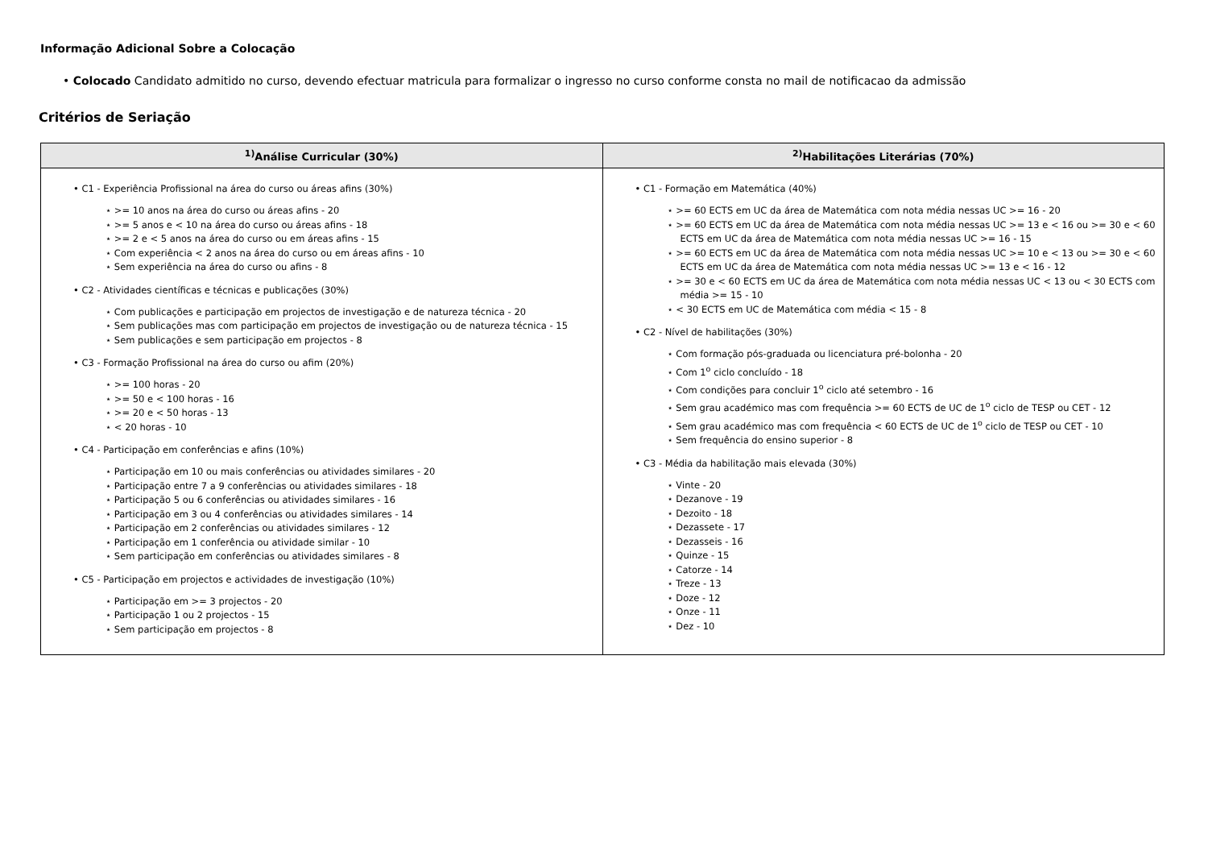Informação Adicional Sobre a Colocação
• Colocado Candidato admitido no curso, devendo efectuar matricula para formalizar o ingresso no curso conforme consta no mail de notificacao da admissão
Critérios de Seriação
| <sup>1)</sup> Análise Curricular (30%) | <sup>2)</sup> Habilitações Literárias (70%) |
| --- | --- |
| • C1 - Experiência Profissional na área do curso ou áreas afins (30%) ⋆ >= 10 anos na área do curso ou áreas afins - 20 ⋆ >= 5 anos e < 10 na área do curso ou áreas afins - 18 ⋆ >= 2 e < 5 anos na área do curso ou em áreas afins - 15 ⋆ Com experiência < 2 anos na área do curso ou em áreas afins - 10 ⋆ Sem experiência na área do curso ou afins - 8 • C2 - Atividades científicas e técnicas e publicações (30%) ⋆ Com publicações e participação em projectos de investigação e de natureza técnica - 20 ⋆ Sem publicações mas com participação em projectos de investigação ou de natureza técnica - 15 ⋆ Sem publicações e sem participação em projectos - 8 • C3 - Formação Profissional na área do curso ou afim (20%) ⋆ >= 100 horas - 20 ⋆ >= 50 e < 100 horas - 16 ⋆ >= 20 e < 50 horas - 13 ⋆ < 20 horas - 10 • C4 - Participação em conferências e afins (10%) ⋆ Participação em 10 ou mais conferências ou atividades similares - 20 ⋆ Participação entre 7 a 9 conferências ou atividades similares - 18 ⋆ Participação 5 ou 6 conferências ou atividades similares - 16 ⋆ Participação em 3 ou 4 conferências ou atividades similares - 14 ⋆ Participação em 2 conferências ou atividades similares - 12 ⋆ Participação em 1 conferência ou atividade similar - 10 ⋆ Sem participação em conferências ou atividades similares - 8 • C5 - Participação em projectos e actividades de investigação (10%) ⋆ Participação em >= 3 projectos - 20 ⋆ Participação 1 ou 2 projectos - 15 ⋆ Sem participação em projectos - 8 | • C1 - Formação em Matemática (40%) ⋆ >= 60 ECTS em UC da área de Matemática com nota média nessas UC >= 16 - 20 ⋆ >= 60 ECTS em UC da área de Matemática com nota média nessas UC >= 13 e < 16 ou >= 30 e < 60 ECTS em UC da área de Matemática com nota média nessas UC >= 16 - 15 ⋆ >= 60 ECTS em UC da área de Matemática com nota média nessas UC >= 10 e < 13 ou >= 30 e < 60 ECTS em UC da área de Matemática com nota média nessas UC >= 13 e < 16 - 12 ⋆ >= 30 e < 60 ECTS em UC da área de Matemática com nota média nessas UC < 13 ou < 30 ECTS com média >= 15 - 10 ⋆ < 30 ECTS em UC de Matemática com média < 15 - 8 • C2 - Nível de habilitações (30%) ⋆ Com formação pós-graduada ou licenciatura pré-bolonha - 20 ⋆ Com 1<sup>o</sup> ciclo concluído - 18 ⋆ Com condições para concluir 1<sup>o</sup> ciclo até setembro - 16 ⋆ Sem grau académico mas com frequência >= 60 ECTS de UC de 1<sup>o</sup> ciclo de TESP ou CET - 12 ⋆ Sem grau académico mas com frequência < 60 ECTS de UC de 1<sup>o</sup> ciclo de TESP ou CET - 10 ⋆ Sem frequência do ensino superior - 8 • C3 - Média da habilitação mais elevada (30%) ⋆ Vinte - 20 ⋆ Dezanove - 19 ⋆ Dezoito - 18 ⋆ Dezassete - 17 ⋆ Dezasseis - 16 ⋆ Quinze - 15 ⋆ Catorze - 14 ⋆ Treze - 13 ⋆ Doze - 12 ⋆ Onze - 11 ⋆ Dez - 10 |